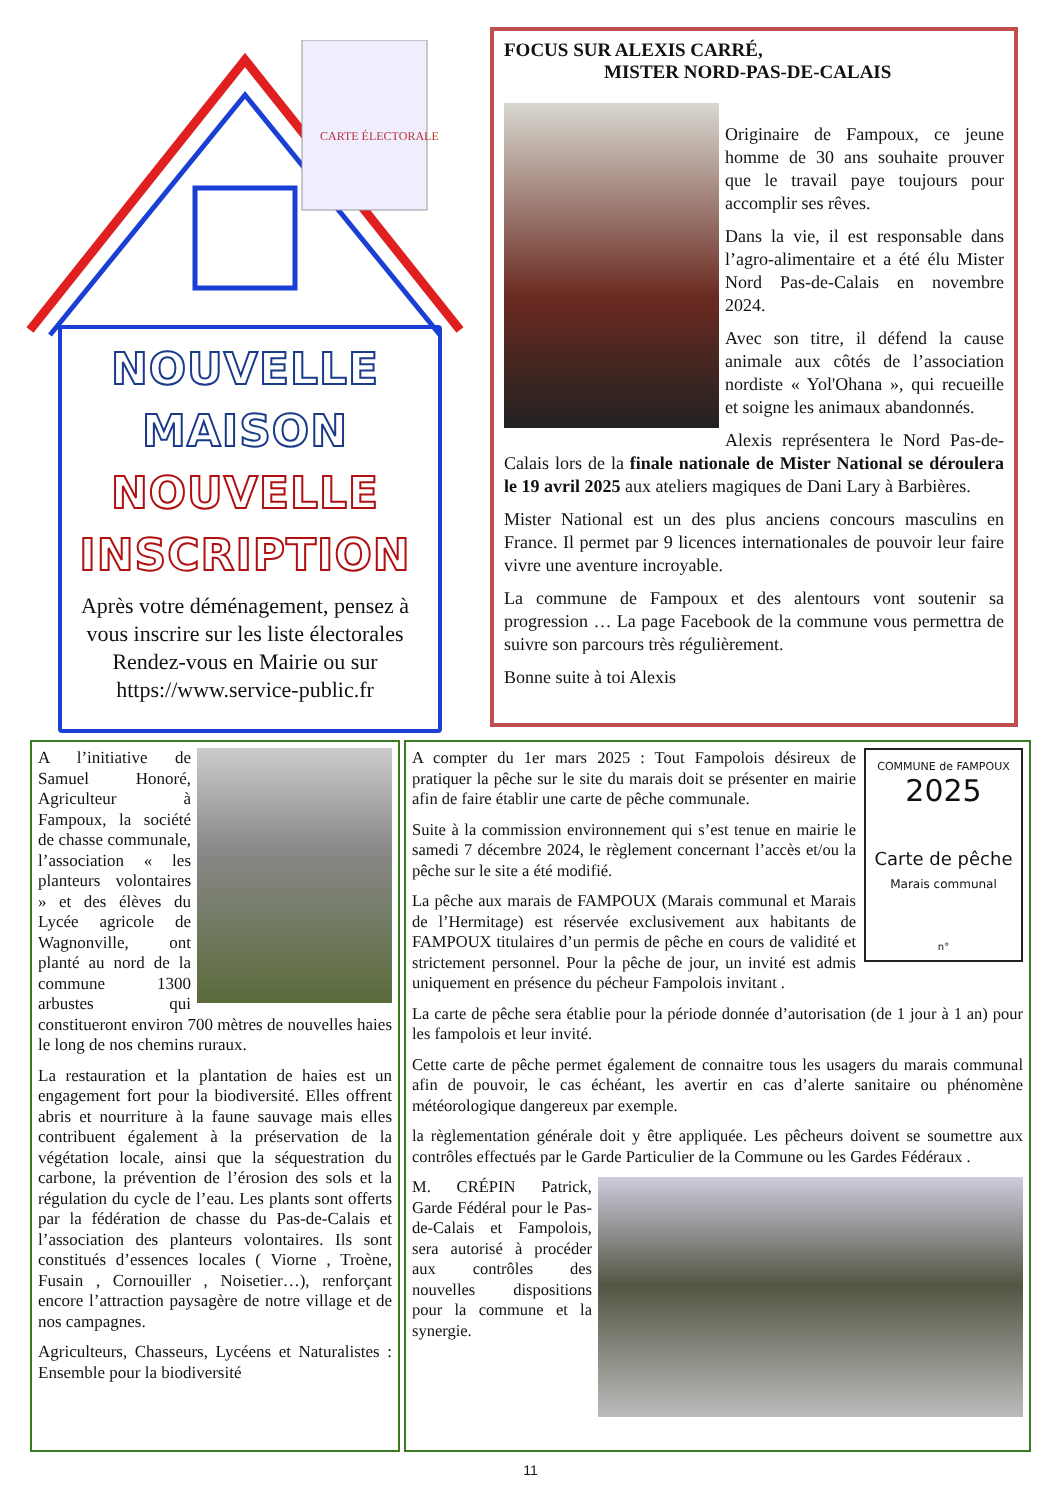CARTE ÉLECTORALE
NOUVELLE
MAISON
NOUVELLE
INSCRIPTION
Après votre déménagement, pensez à vous inscrire sur les liste électorales Rendez-vous en Mairie ou sur https://www.service-public.fr
FOCUS SUR ALEXIS CARRÉ,
MISTER NORD-PAS-DE-CALAIS
Originaire de Fampoux, ce jeune homme de 30 ans souhaite prouver que le travail paye toujours pour accomplir ses rêves.
Dans la vie, il est responsable dans l’agro-alimentaire et a été élu Mister Nord Pas-de-Calais en novembre 2024.
Avec son titre, il défend la cause animale aux côtés de l’association nordiste « Yol'Ohana », qui recueille et soigne les animaux abandonnés.
Alexis représentera le Nord Pas-de-Calais lors de la finale nationale de Mister National se déroulera le 19 avril 2025 aux ateliers magiques de Dani Lary à Barbières.
Mister National est un des plus anciens concours masculins en France. Il permet par 9 licences internationales de pouvoir leur faire vivre une aventure incroyable.
La commune de Fampoux et des alentours vont soutenir sa progression … La page Facebook de la commune vous permettra de suivre son parcours très régulièrement.
Bonne suite à toi Alexis
A l’initiative de Samuel Honoré, Agriculteur à Fampoux, la société de chasse communale, l’association « les planteurs volontaires » et des élèves du Lycée agricole de Wagnonville, ont planté au nord de la commune 1300 arbustes qui constitueront environ 700 mètres de nouvelles haies le long de nos chemins ruraux.
La restauration et la plantation de haies est un engagement fort pour la biodiversité. Elles offrent abris et nourriture à la faune sauvage mais elles contribuent également à la préservation de la végétation locale, ainsi que la séquestration du carbone, la prévention de l’érosion des sols et la régulation du cycle de l’eau. Les plants sont offerts par la fédération de chasse du Pas-de-Calais et l’association des planteurs volontaires. Ils sont constitués d’essences locales ( Viorne , Troène, Fusain , Cornouiller , Noisetier…), renforçant encore l’attraction paysagère de notre village et de nos campagnes.
Agriculteurs, Chasseurs, Lycéens et Naturalistes : Ensemble pour la biodiversité
COMMUNE de FAMPOUX 2025
Carte de pêche
Marais communal
n°
A compter du 1er mars 2025 : Tout Fampolois désireux de pratiquer la pêche sur le site du marais doit se présenter en mairie afin de faire établir une carte de pêche communale.
Suite à la commission environnement qui s’est tenue en mairie le samedi 7 décembre 2024, le règlement concernant l’accès et/ou la pêche sur le site a été modifié.
La pêche aux marais de FAMPOUX (Marais communal et Marais de l’Hermitage) est réservée exclusivement aux habitants de FAMPOUX titulaires d’un permis de pêche en cours de validité et strictement personnel. Pour la pêche de jour, un invité est admis uniquement en présence du pécheur Fampolois invitant .
La carte de pêche sera établie pour la période donnée d’autorisation (de 1 jour à 1 an) pour les fampolois et leur invité.
Cette carte de pêche permet également de connaitre tous les usagers du marais communal afin de pouvoir, le cas échéant, les avertir en cas d’alerte sanitaire ou phénomène météorologique dangereux par exemple.
la règlementation générale doit y être appliquée. Les pêcheurs doivent se soumettre aux contrôles effectués par le Garde Particulier de la Commune ou les Gardes Fédéraux .
M. CRÉPIN Patrick, Garde Fédéral pour le Pas-de-Calais et Fampolois, sera autorisé à procéder aux contrôles des nouvelles dispositions pour la commune et la synergie.
11